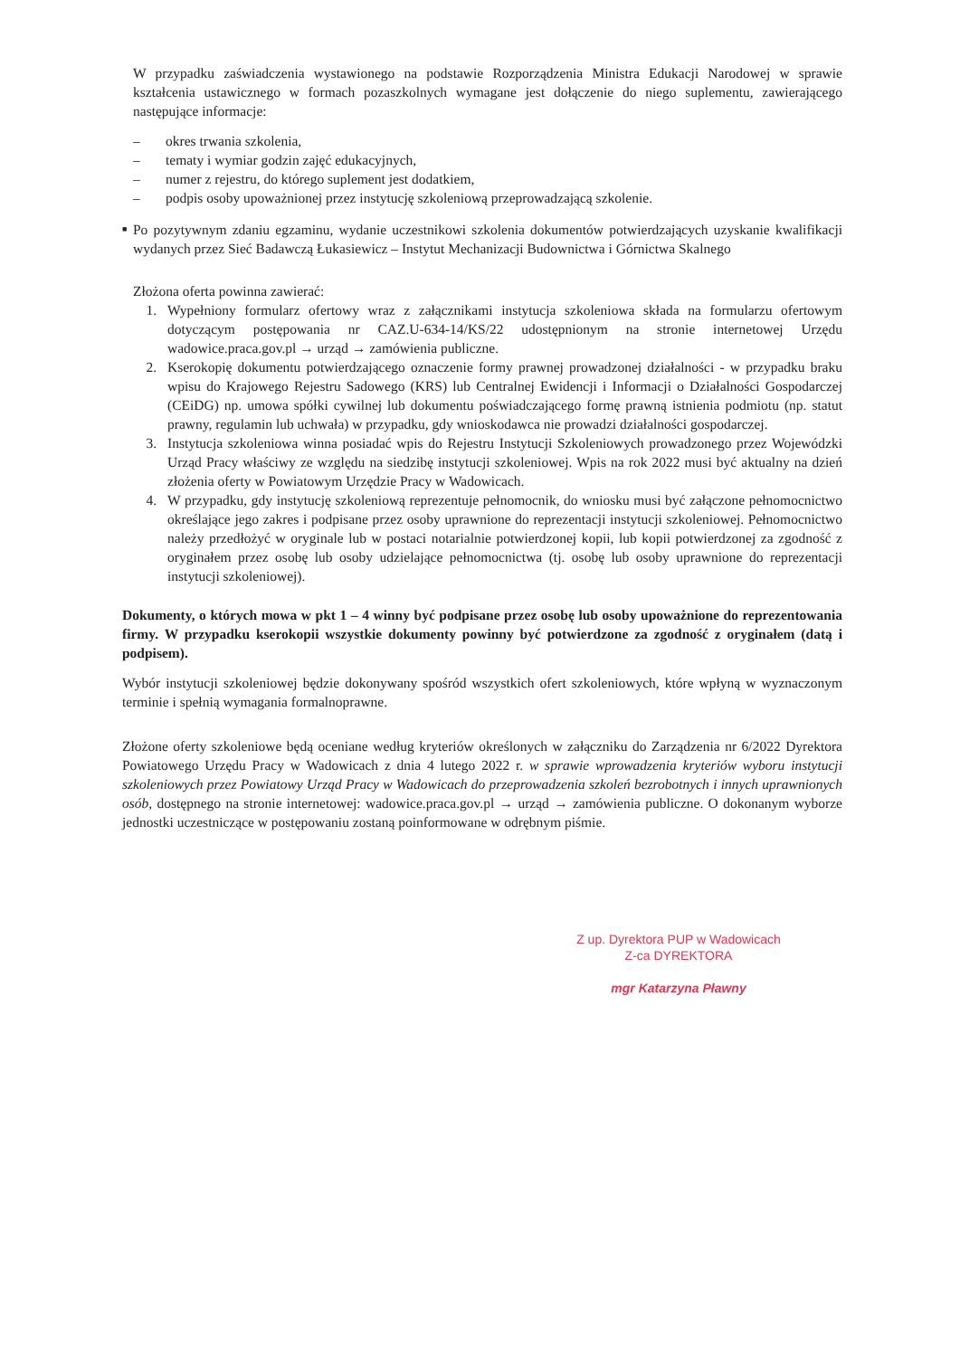W przypadku zaświadczenia wystawionego na podstawie Rozporządzenia Ministra Edukacji Narodowej w sprawie kształcenia ustawicznego w formach pozaszkolnych wymagane jest dołączenie do niego suplementu, zawierającego następujące informacje:
– okres trwania szkolenia,
– tematy i wymiar godzin zajęć edukacyjnych,
– numer z rejestru, do którego suplement jest dodatkiem,
– podpis osoby upoważnionej przez instytucję szkoleniową przeprowadzającą szkolenie.
■
Po pozytywnym zdaniu egzaminu, wydanie uczestnikowi szkolenia dokumentów potwierdzających uzyskanie kwalifikacji wydanych przez Sieć Badawczą Łukasiewicz – Instytut Mechanizacji Budownictwa i Górnictwa Skalnego
Złożona oferta powinna zawierać:
1. Wypełniony formularz ofertowy wraz z załącznikami instytucja szkoleniowa składa na formularzu ofertowym dotyczącym postępowania nr CAZ.U-634-14/KS/22 udostępnionym na stronie internetowej Urzędu wadowice.praca.gov.pl → urząd → zamówienia publiczne.
2. Kserokopię dokumentu potwierdzającego oznaczenie formy prawnej prowadzonej działalności - w przypadku braku wpisu do Krajowego Rejestru Sadowego (KRS) lub Centralnej Ewidencji i Informacji o Działalności Gospodarczej (CEiDG) np. umowa spółki cywilnej lub dokumentu poświadczającego formę prawną istnienia podmiotu (np. statut prawny, regulamin lub uchwała) w przypadku, gdy wnioskodawca nie prowadzi działalności gospodarczej.
3. Instytucja szkoleniowa winna posiadać wpis do Rejestru Instytucji Szkoleniowych prowadzonego przez Wojewódzki Urząd Pracy właściwy ze względu na siedzibę instytucji szkoleniowej. Wpis na rok 2022 musi być aktualny na dzień złożenia oferty w Powiatowym Urzędzie Pracy w Wadowicach.
4. W przypadku, gdy instytucję szkoleniową reprezentuje pełnomocnik, do wniosku musi być załączone pełnomocnictwo określające jego zakres i podpisane przez osoby uprawnione do reprezentacji instytucji szkoleniowej. Pełnomocnictwo należy przedłożyć w oryginale lub w postaci notarialnie potwierdzonej kopii, lub kopii potwierdzonej za zgodność z oryginałem przez osobę lub osoby udzielające pełnomocnictwa (tj. osobę lub osoby uprawnione do reprezentacji instytucji szkoleniowej).
Dokumenty, o których mowa w pkt 1 – 4 winny być podpisane przez osobę lub osoby upoważnione do reprezentowania firmy. W przypadku kserokopii wszystkie dokumenty powinny być potwierdzone za zgodność z oryginałem (datą i podpisem).
Wybór instytucji szkoleniowej będzie dokonywany spośród wszystkich ofert szkoleniowych, które wpłyną w wyznaczonym terminie i spełnią wymagania formalnoprawne.
Złożone oferty szkoleniowe będą oceniane według kryteriów określonych w załączniku do Zarządzenia nr 6/2022 Dyrektora Powiatowego Urzędu Pracy w Wadowicach z dnia 4 lutego 2022 r. w sprawie wprowadzenia kryteriów wyboru instytucji szkoleniowych przez Powiatowy Urząd Pracy w Wadowicach do przeprowadzenia szkoleń bezrobotnych i innych uprawnionych osób, dostępnego na stronie internetowej: wadowice.praca.gov.pl → urząd → zamówienia publiczne. O dokonanym wyborze jednostki uczestniczące w postępowaniu zostaną poinformowane w odrębnym piśmie.
Z up. Dyrektora PUP w Wadowicach
Z-ca DYREKTORA
mgr Katarzyna Pławny